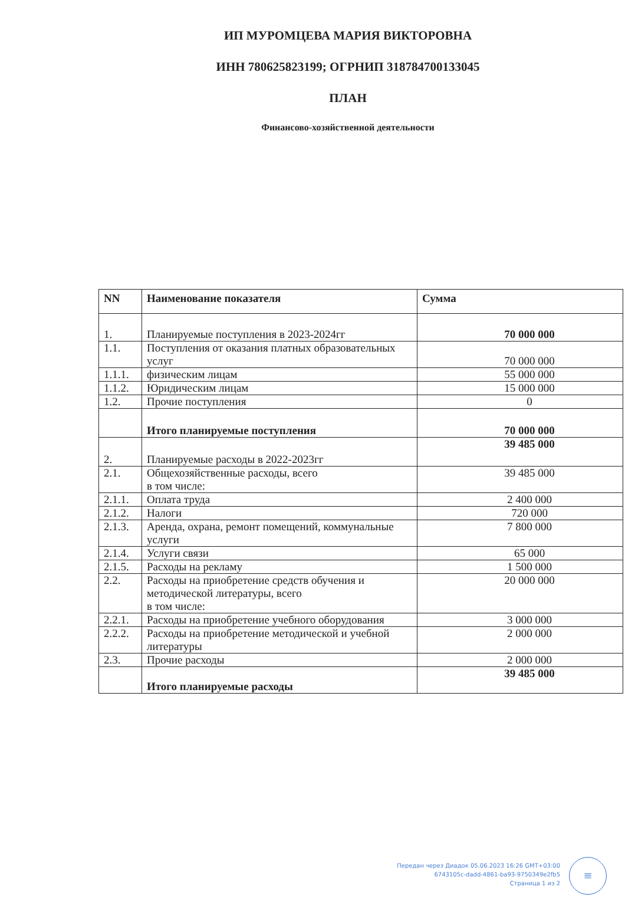ИП МУРОМЦЕВА МАРИЯ ВИКТОРОВНА
ИНН 780625823199; ОГРНИП 318784700133045
ПЛАН
Финансово-хозяйственной деятельности
| NN | Наименование показателя | Сумма |
| --- | --- | --- |
| 1. | Планируемые поступления в 2023-2024гг | 70 000 000 |
| 1.1. | Поступления от оказания платных образовательных услуг | 70 000 000 |
| 1.1.1. | физическим лицам | 55 000 000 |
| 1.1.2. | Юридическим лицам | 15 000 000 |
| 1.2. | Прочие поступления | 0 |
| | Итого планируемые поступления | 70 000 000 |
| 2. | Планируемые расходы в 2022-2023гг | 39 485 000 |
| 2.1. | Общехозяйственные расходы, всего в том числе: | 39 485 000 |
| 2.1.1. | Оплата труда | 2 400 000 |
| 2.1.2. | Налоги | 720 000 |
| 2.1.3. | Аренда, охрана, ремонт помещений, коммунальные услуги | 7 800 000 |
| 2.1.4. | Услуги связи | 65 000 |
| 2.1.5. | Расходы на рекламу | 1 500 000 |
| 2.2. | Расходы на приобретение средств обучения и методической литературы, всего в том числе: | 20 000 000 |
| 2.2.1. | Расходы на приобретение учебного оборудования | 3 000 000 |
| 2.2.2. | Расходы на приобретение методической и учебной литературы | 2 000 000 |
| 2.3. | Прочие расходы | 2 000 000 |
| | Итого планируемые расходы | 39 485 000 |
Передан через Диадок 05.06.2023 16:26 GMT+03:00
6743105c-dadd-4861-ba93-9750349e2fb5
Страница 1 из 2
≡